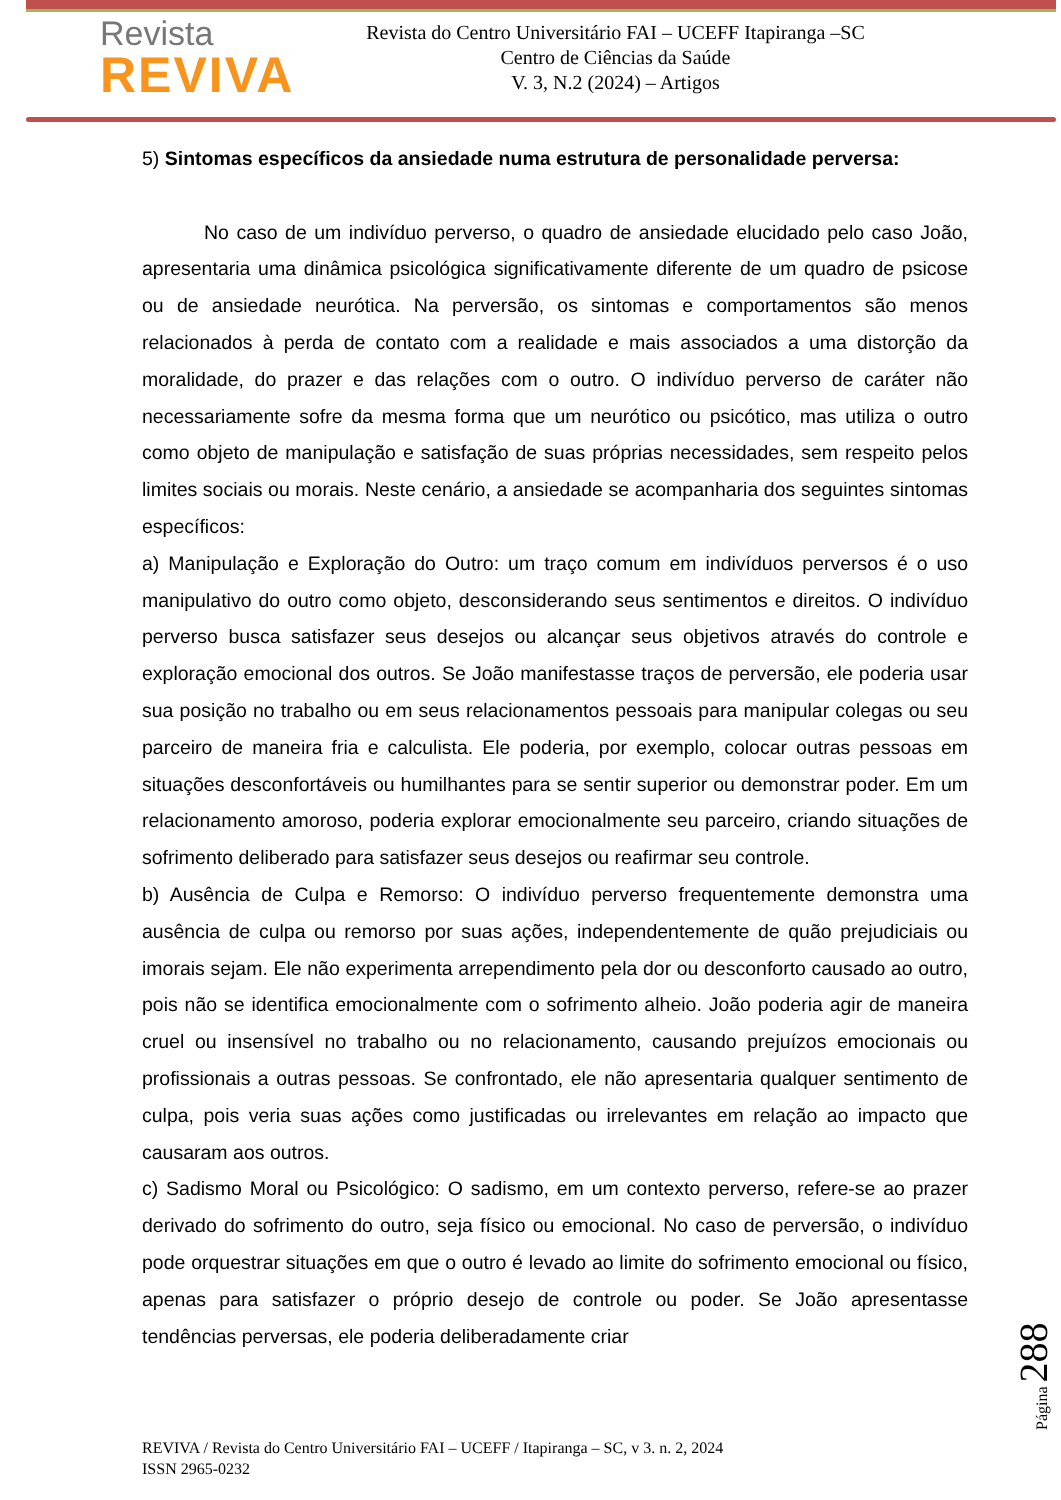Revista
REVIVA
Revista do Centro Universitário FAI – UCEFF Itapiranga –SC
Centro de Ciências da Saúde
V. 3, N.2 (2024) – Artigos
5) Sintomas específicos da ansiedade numa estrutura de personalidade perversa:
No caso de um indivíduo perverso, o quadro de ansiedade elucidado pelo caso João, apresentaria uma dinâmica psicológica significativamente diferente de um quadro de psicose ou de ansiedade neurótica. Na perversão, os sintomas e comportamentos são menos relacionados à perda de contato com a realidade e mais associados a uma distorção da moralidade, do prazer e das relações com o outro. O indivíduo perverso de caráter não necessariamente sofre da mesma forma que um neurótico ou psicótico, mas utiliza o outro como objeto de manipulação e satisfação de suas próprias necessidades, sem respeito pelos limites sociais ou morais. Neste cenário, a ansiedade se acompanharia dos seguintes sintomas específicos:
a) Manipulação e Exploração do Outro: um traço comum em indivíduos perversos é o uso manipulativo do outro como objeto, desconsiderando seus sentimentos e direitos. O indivíduo perverso busca satisfazer seus desejos ou alcançar seus objetivos através do controle e exploração emocional dos outros. Se João manifestasse traços de perversão, ele poderia usar sua posição no trabalho ou em seus relacionamentos pessoais para manipular colegas ou seu parceiro de maneira fria e calculista. Ele poderia, por exemplo, colocar outras pessoas em situações desconfortáveis ou humilhantes para se sentir superior ou demonstrar poder. Em um relacionamento amoroso, poderia explorar emocionalmente seu parceiro, criando situações de sofrimento deliberado para satisfazer seus desejos ou reafirmar seu controle.
b) Ausência de Culpa e Remorso: O indivíduo perverso frequentemente demonstra uma ausência de culpa ou remorso por suas ações, independentemente de quão prejudiciais ou imorais sejam. Ele não experimenta arrependimento pela dor ou desconforto causado ao outro, pois não se identifica emocionalmente com o sofrimento alheio. João poderia agir de maneira cruel ou insensível no trabalho ou no relacionamento, causando prejuízos emocionais ou profissionais a outras pessoas. Se confrontado, ele não apresentaria qualquer sentimento de culpa, pois veria suas ações como justificadas ou irrelevantes em relação ao impacto que causaram aos outros.
c) Sadismo Moral ou Psicológico: O sadismo, em um contexto perverso, refere-se ao prazer derivado do sofrimento do outro, seja físico ou emocional. No caso de perversão, o indivíduo pode orquestrar situações em que o outro é levado ao limite do sofrimento emocional ou físico, apenas para satisfazer o próprio desejo de controle ou poder. Se João apresentasse tendências perversas, ele poderia deliberadamente criar
Página 288
REVIVA / Revista do Centro Universitário FAI – UCEFF / Itapiranga – SC, v 3. n. 2, 2024
ISSN 2965-0232